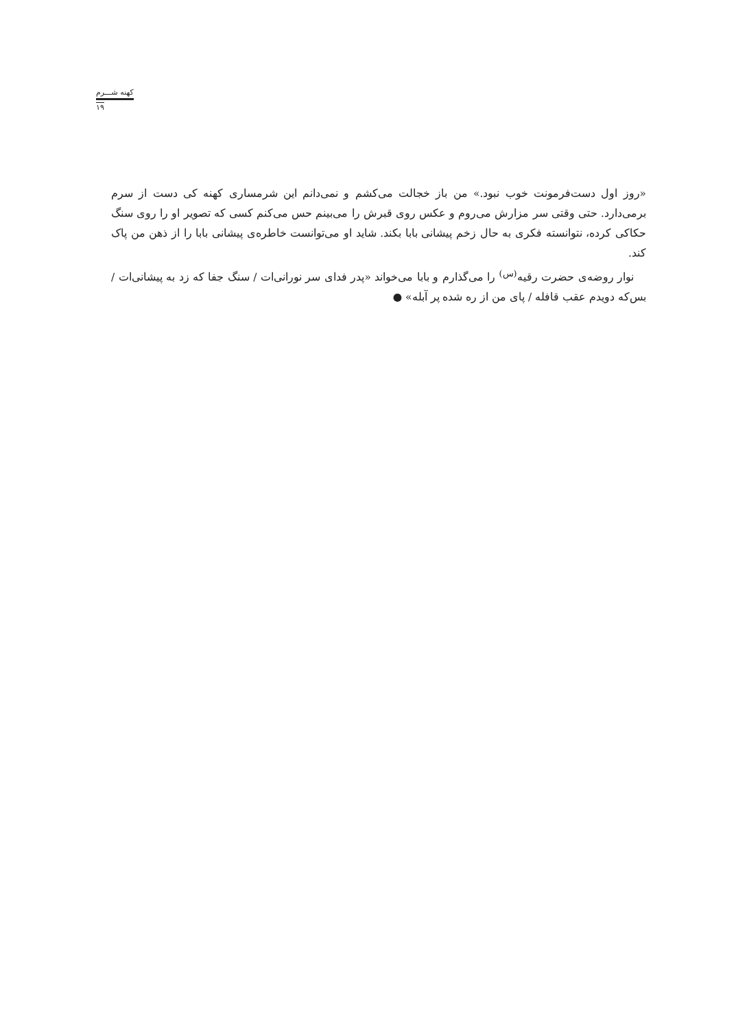کهنه شـــرم
۱۹
«روز اول دست‌فرمونت خوب نبود.» من باز خجالت می‌کشم و نمی‌دانم این شرمساری کهنه کی دست از سرم برمی‌دارد. حتی وقتی سر مزارش می‌روم و عکس روی قبرش را می‌بینم حس می‌کنم کسی که تصویر او را روی سنگ حکاکی کرده، نتوانسته فکری به حال زخم پیشانی بابا بکند. شاید او می‌توانست خاطره‌ی پیشانی بابا را از ذهن من پاک کند.
نوار روضه‌ی حضرت رقیه<sup>(س)</sup> را می‌گذارم و بابا می‌خواند «پدر فدای سر نورانی‌ات / سنگ جفا که زد به پیشانی‌ات / بس‌که دویدم عقب قافله / پای من از ره شده پر آبله» ●